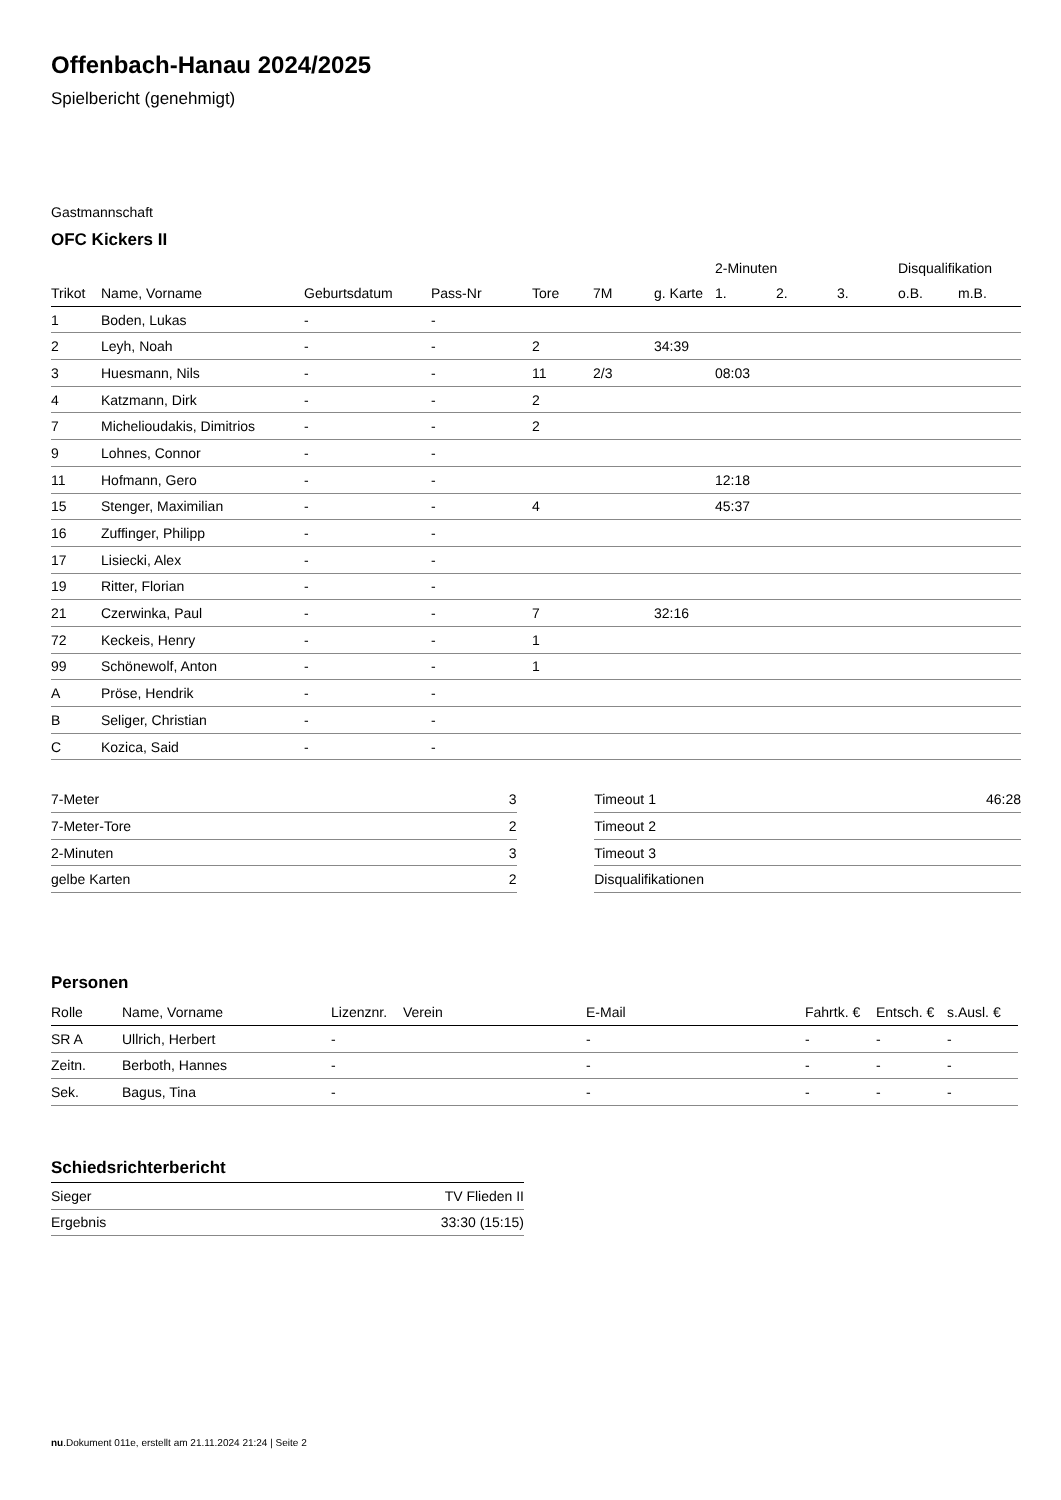Offenbach-Hanau 2024/2025
Spielbericht (genehmigt)
Gastmannschaft
OFC Kickers II
| | | | | | | | 2-Minuten | | | Disqualifikation | |
| --- | --- | --- | --- | --- | --- | --- | --- | --- | --- | --- | --- |
| Trikot | Name, Vorname | Geburtsdatum | Pass-Nr | Tore | 7M | g. Karte | 1. | 2. | 3. | o.B. | m.B. |
| 1 | Boden, Lukas | - | - | | | | | | | | |
| 2 | Leyh, Noah | - | - | 2 | | 34:39 | | | | | |
| 3 | Huesmann, Nils | - | - | 11 | 2/3 | | 08:03 | | | | |
| 4 | Katzmann, Dirk | - | - | 2 | | | | | | | |
| 7 | Michelioudakis, Dimitrios | - | - | 2 | | | | | | | |
| 9 | Lohnes, Connor | - | - | | | | | | | | |
| 11 | Hofmann, Gero | - | - | | | | 12:18 | | | | |
| 15 | Stenger, Maximilian | - | - | 4 | | | 45:37 | | | | |
| 16 | Zuffinger, Philipp | - | - | | | | | | | | |
| 17 | Lisiecki, Alex | - | - | | | | | | | | |
| 19 | Ritter, Florian | - | - | | | | | | | | |
| 21 | Czerwinka, Paul | - | - | 7 | | 32:16 | | | | | |
| 72 | Keckeis, Henry | - | - | 1 | | | | | | | |
| 99 | Schönewolf, Anton | - | - | 1 | | | | | | | |
| A | Pröse, Hendrik | - | - | | | | | | | | |
| B | Seliger, Christian | - | - | | | | | | | | |
| C | Kozica, Said | - | - | | | | | | | | |
| 7-Meter | 3 |
| 7-Meter-Tore | 2 |
| 2-Minuten | 3 |
| gelbe Karten | 2 |
| Timeout 1 | 46:28 |
| Timeout 2 | |
| Timeout 3 | |
| Disqualifikationen | |
Personen
| Rolle | Name, Vorname | Lizenznr. | Verein | E-Mail | Fahrtk. € | Entsch. € | s.Ausl. € |
| --- | --- | --- | --- | --- | --- | --- | --- |
| SR A | Ullrich, Herbert | - | | - | - | - | - |
| Zeitn. | Berboth, Hannes | - | | - | - | - | - |
| Sek. | Bagus, Tina | - | | - | - | - | - |
Schiedsrichterbericht
| Sieger | TV Flieden II |
| Ergebnis | 33:30 (15:15) |
nu.Dokument 011e, erstellt am 21.11.2024 21:24 | Seite 2